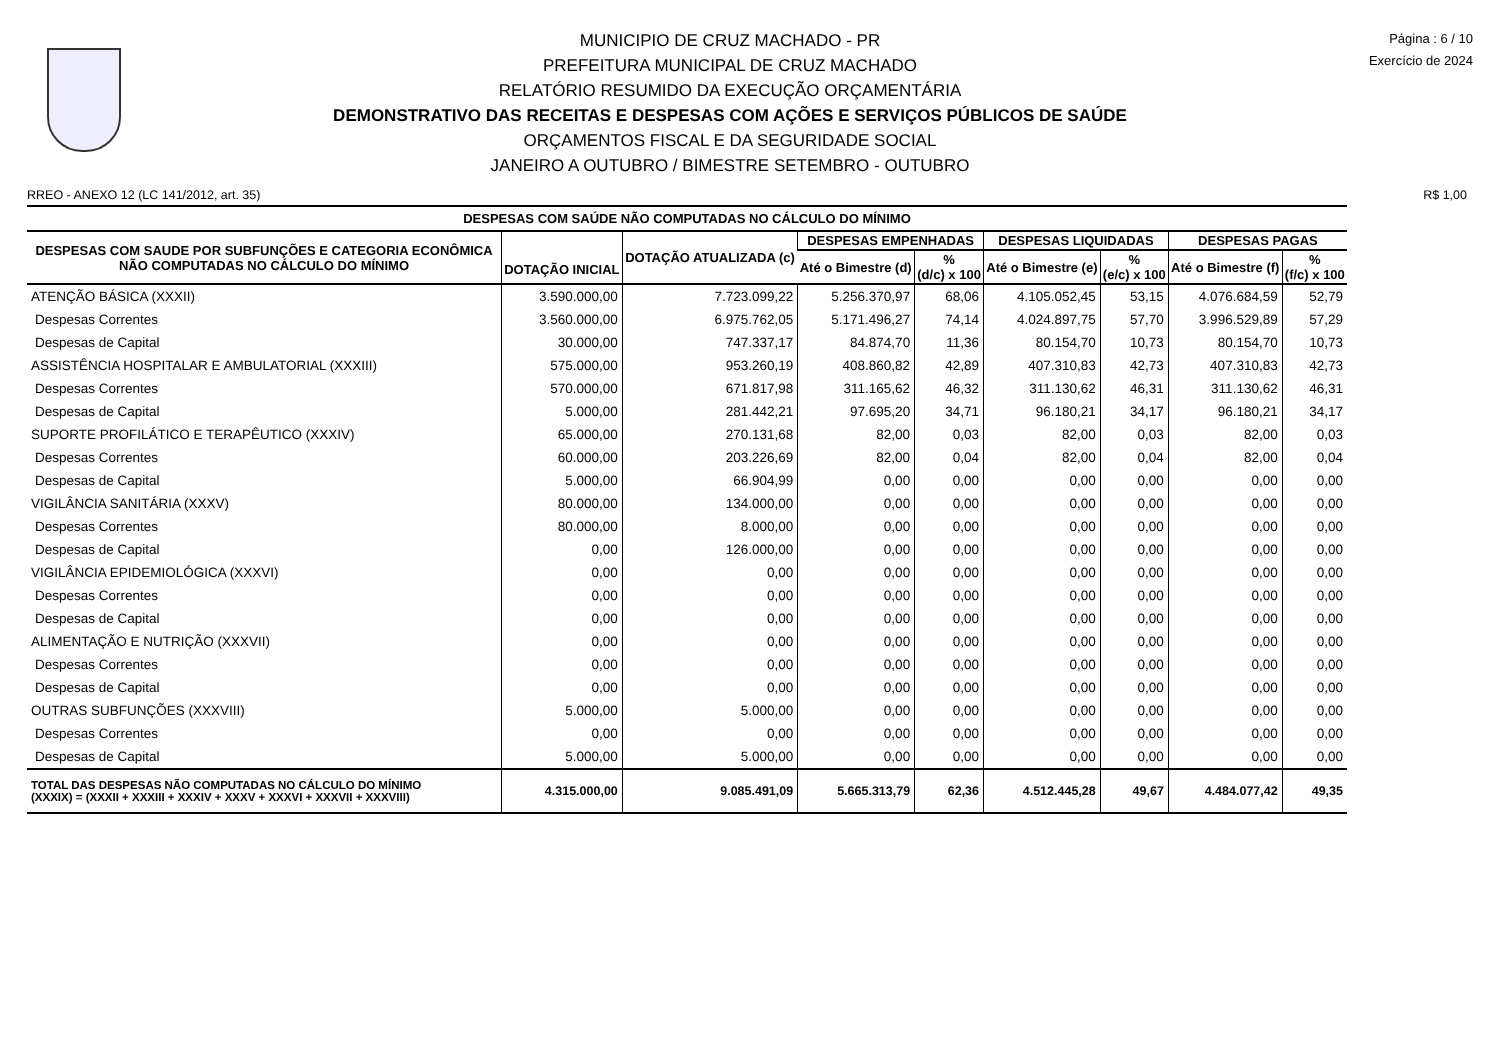MUNICIPIO DE CRUZ MACHADO - PR
PREFEITURA MUNICIPAL DE CRUZ MACHADO
RELATÓRIO RESUMIDO DA EXECUÇÃO ORÇAMENTÁRIA
DEMONSTRATIVO DAS RECEITAS E DESPESAS COM AÇÕES E SERVIÇOS PÚBLICOS DE SAÚDE
ORÇAMENTOS FISCAL E DA SEGURIDADE SOCIAL
JANEIRO A OUTUBRO / BIMESTRE SETEMBRO - OUTUBRO
Página : 6 / 10
Exercício de 2024
RREO - ANEXO 12 (LC 141/2012, art. 35) R$ 1,00
| DESPESAS COM SAÚDE NÃO COMPUTADAS NO CÁLCULO DO MÍNIMO | | | | | | | | |
| --- | --- | --- | --- | --- | --- | --- | --- | --- |
| DESPESAS COM SAUDE POR SUBFUNÇÕES E CATEGORIA ECONÔMICA NÃO COMPUTADAS NO CÁLCULO DO MÍNIMO | DOTAÇÃO INICIAL | DOTAÇÃO ATUALIZADA (c) | DESPESAS EMPENHADAS | | DESPESAS LIQUIDADAS | | DESPESAS PAGAS | |
| | | | Até o Bimestre (d) | % (d/c) x 100 | Até o Bimestre (e) | % (e/c) x 100 | Até o Bimestre (f) | % (f/c) x 100 |
| ATENÇÃO BÁSICA (XXXII) | 3.590.000,00 | 7.723.099,22 | 5.256.370,97 | 68,06 | 4.105.052,45 | 53,15 | 4.076.684,59 | 52,79 |
| Despesas Correntes | 3.560.000,00 | 6.975.762,05 | 5.171.496,27 | 74,14 | 4.024.897,75 | 57,70 | 3.996.529,89 | 57,29 |
| Despesas de Capital | 30.000,00 | 747.337,17 | 84.874,70 | 11,36 | 80.154,70 | 10,73 | 80.154,70 | 10,73 |
| ASSISTÊNCIA HOSPITALAR E AMBULATORIAL (XXXIII) | 575.000,00 | 953.260,19 | 408.860,82 | 42,89 | 407.310,83 | 42,73 | 407.310,83 | 42,73 |
| Despesas Correntes | 570.000,00 | 671.817,98 | 311.165,62 | 46,32 | 311.130,62 | 46,31 | 311.130,62 | 46,31 |
| Despesas de Capital | 5.000,00 | 281.442,21 | 97.695,20 | 34,71 | 96.180,21 | 34,17 | 96.180,21 | 34,17 |
| SUPORTE PROFILÁTICO E TERAPÊUTICO (XXXIV) | 65.000,00 | 270.131,68 | 82,00 | 0,03 | 82,00 | 0,03 | 82,00 | 0,03 |
| Despesas Correntes | 60.000,00 | 203.226,69 | 82,00 | 0,04 | 82,00 | 0,04 | 82,00 | 0,04 |
| Despesas de Capital | 5.000,00 | 66.904,99 | 0,00 | 0,00 | 0,00 | 0,00 | 0,00 | 0,00 |
| VIGILÂNCIA SANITÁRIA (XXXV) | 80.000,00 | 134.000,00 | 0,00 | 0,00 | 0,00 | 0,00 | 0,00 | 0,00 |
| Despesas Correntes | 80.000,00 | 8.000,00 | 0,00 | 0,00 | 0,00 | 0,00 | 0,00 | 0,00 |
| Despesas de Capital | 0,00 | 126.000,00 | 0,00 | 0,00 | 0,00 | 0,00 | 0,00 | 0,00 |
| VIGILÂNCIA EPIDEMIOLÓGICA (XXXVI) | 0,00 | 0,00 | 0,00 | 0,00 | 0,00 | 0,00 | 0,00 | 0,00 |
| Despesas Correntes | 0,00 | 0,00 | 0,00 | 0,00 | 0,00 | 0,00 | 0,00 | 0,00 |
| Despesas de Capital | 0,00 | 0,00 | 0,00 | 0,00 | 0,00 | 0,00 | 0,00 | 0,00 |
| ALIMENTAÇÃO E NUTRIÇÃO (XXXVII) | 0,00 | 0,00 | 0,00 | 0,00 | 0,00 | 0,00 | 0,00 | 0,00 |
| Despesas Correntes | 0,00 | 0,00 | 0,00 | 0,00 | 0,00 | 0,00 | 0,00 | 0,00 |
| Despesas de Capital | 0,00 | 0,00 | 0,00 | 0,00 | 0,00 | 0,00 | 0,00 | 0,00 |
| OUTRAS SUBFUNÇÕES (XXXVIII) | 5.000,00 | 5.000,00 | 0,00 | 0,00 | 0,00 | 0,00 | 0,00 | 0,00 |
| Despesas Correntes | 0,00 | 0,00 | 0,00 | 0,00 | 0,00 | 0,00 | 0,00 | 0,00 |
| Despesas de Capital | 5.000,00 | 5.000,00 | 0,00 | 0,00 | 0,00 | 0,00 | 0,00 | 0,00 |
| TOTAL DAS DESPESAS NÃO COMPUTADAS NO CÁLCULO DO MÍNIMO (XXXIX) = (XXXII + XXXIII + XXXIV + XXXV + XXXVI + XXXVII + XXXVIII) | 4.315.000,00 | 9.085.491,09 | 5.665.313,79 | 62,36 | 4.512.445,28 | 49,67 | 4.484.077,42 | 49,35 |